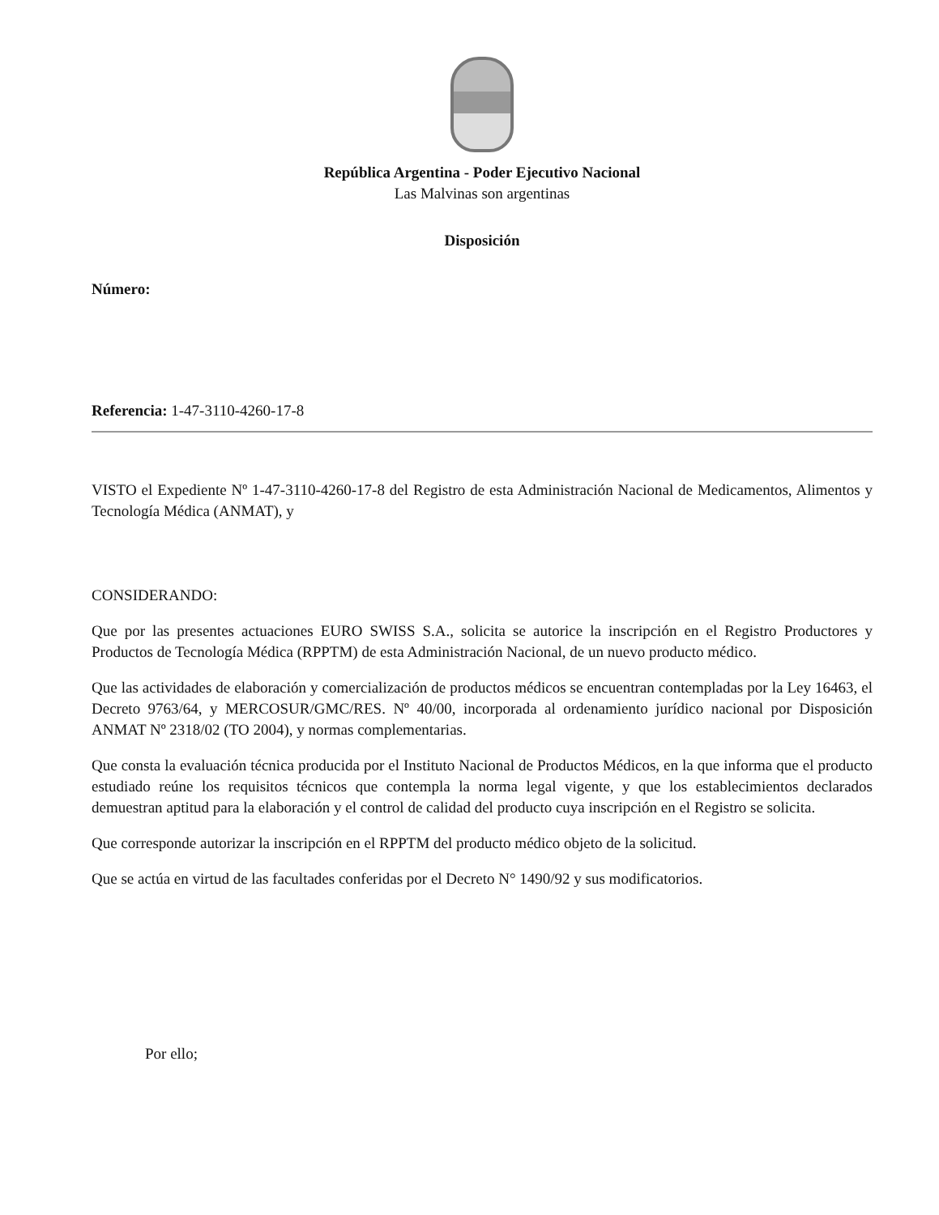República Argentina - Poder Ejecutivo Nacional
Las Malvinas son argentinas
Disposición
Número:
Referencia: 1-47-3110-4260-17-8
VISTO el Expediente Nº 1-47-3110-4260-17-8 del Registro de esta Administración Nacional de Medicamentos, Alimentos y Tecnología Médica (ANMAT), y
CONSIDERANDO:
Que por las presentes actuaciones EURO SWISS S.A., solicita se autorice la inscripción en el Registro Productores y Productos de Tecnología Médica (RPPTM) de esta Administración Nacional, de un nuevo producto médico.
Que las actividades de elaboración y comercialización de productos médicos se encuentran contempladas por la Ley 16463, el Decreto 9763/64, y MERCOSUR/GMC/RES. Nº 40/00, incorporada al ordenamiento jurídico nacional por Disposición ANMAT Nº 2318/02 (TO 2004), y normas complementarias.
Que consta la evaluación técnica producida por el Instituto Nacional de Productos Médicos, en la que informa que el producto estudiado reúne los requisitos técnicos que contempla la norma legal vigente, y que los establecimientos declarados demuestran aptitud para la elaboración y el control de calidad del producto cuya inscripción en el Registro se solicita.
Que corresponde autorizar la inscripción en el RPPTM del producto médico objeto de la solicitud.
Que se actúa en virtud de las facultades conferidas por el Decreto N° 1490/92 y sus modificatorios.
Por ello;